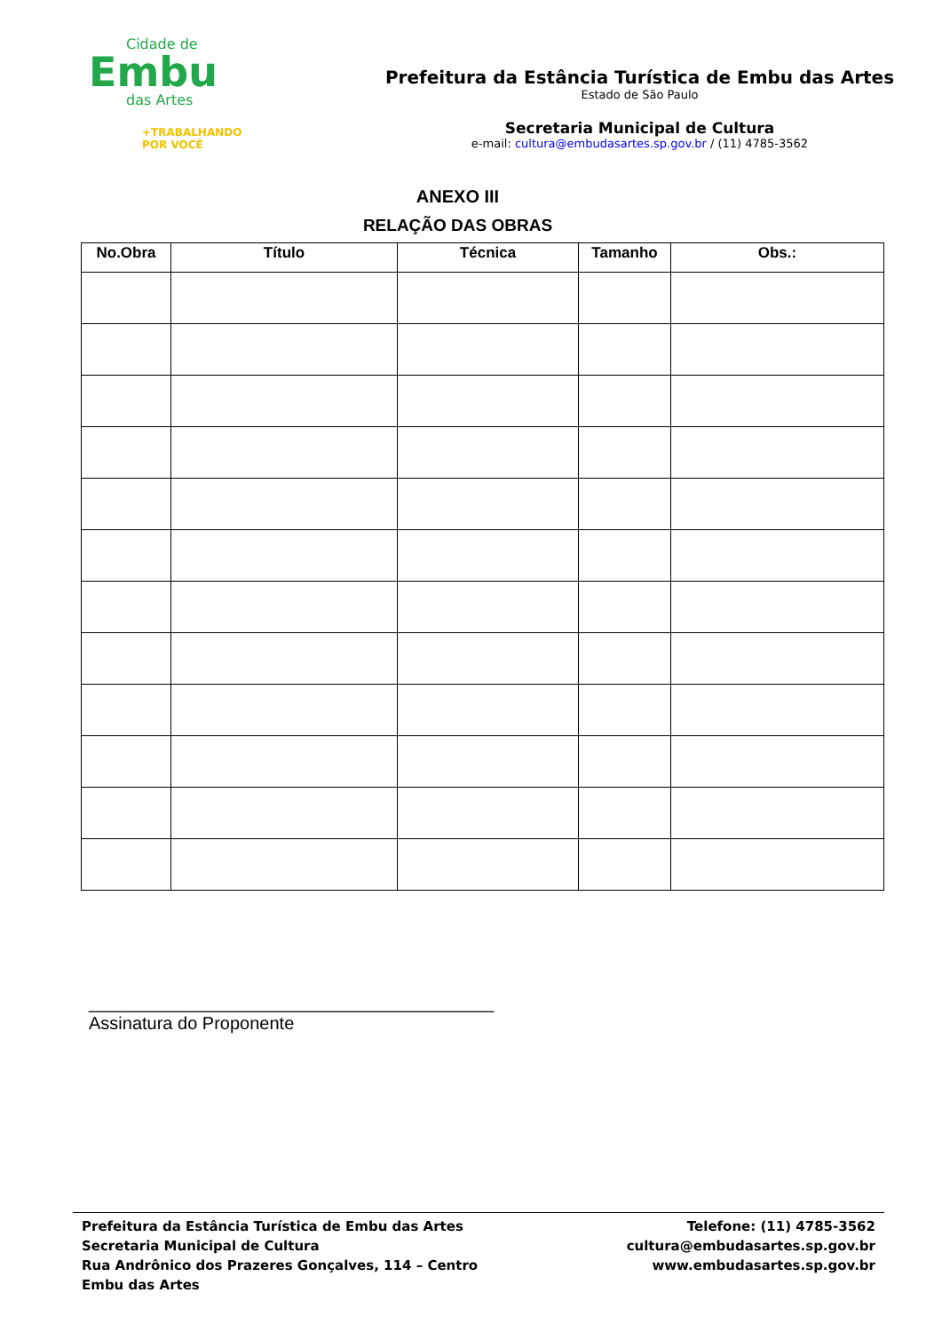Cidade de
Embu
das Artes
+TRABALHANDO
POR VOCÊ
Prefeitura da Estância Turística de Embu das Artes
Estado de São Paulo
Secretaria Municipal de Cultura
e-mail: cultura@embudasartes.sp.gov.br / (11) 4785-3562
ANEXO III
RELAÇÃO DAS OBRAS
| No.Obra | Título | Técnica | Tamanho | Obs.: |
| --- | --- | --- | --- | --- |
_________________________________________
Assinatura do Proponente
Prefeitura da Estância Turística de Embu das Artes
Secretaria Municipal de Cultura
Rua Andrônico dos Prazeres Gonçalves, 114 – Centro
Embu das Artes
Telefone: (11) 4785-3562
cultura@embudasartes.sp.gov.br
www.embudasartes.sp.gov.br